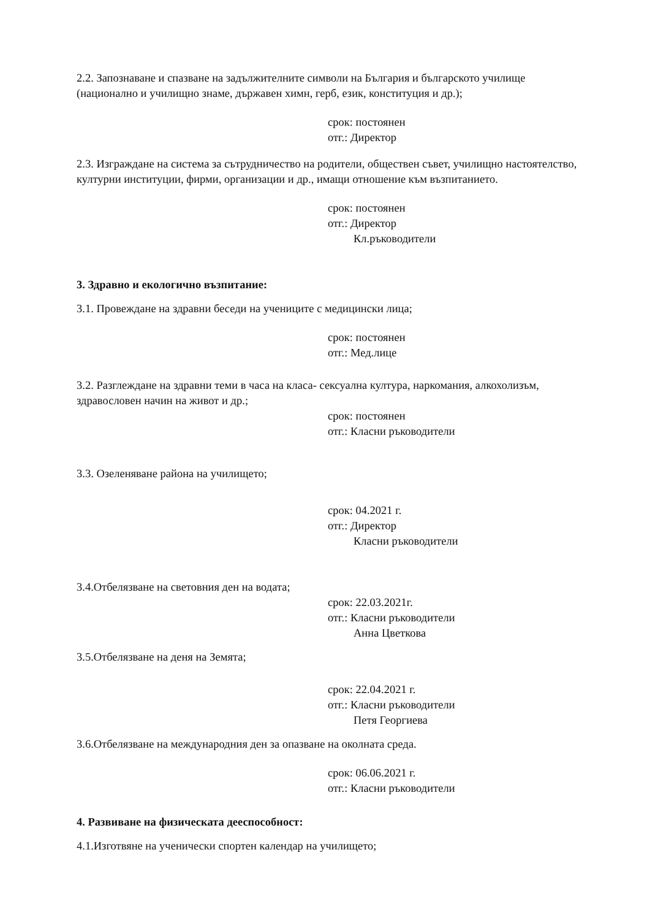2.2. Запознаване и спазване на задължителните символи на България и българското училище (национално и училищно знаме, държавен химн, герб, език, конституция и др.);
срок: постоянен
отг.: Директор
2.3. Изграждане на система за сътрудничество на родители, обществен съвет, училищно настоятелство, културни институции, фирми, организации и др., имащи отношение към възпитанието.
срок: постоянен
отг.: Директор
Кл.ръководители
3. Здравно и екологично възпитание:
3.1. Провеждане на здравни беседи на учениците с медицински лица;
срок: постоянен
отг.: Мед.лице
3.2. Разглеждане на здравни теми в часа на класа- сексуална култура, наркомания, алкохолизъм, здравословен начин на живот и др.;
срок: постоянен
отг.: Класни ръководители
3.3. Озеленяване района на училището;
срок: 04.2021 г.
отг.: Директор
Класни ръководители
3.4.Отбелязване на световния ден на водата;
срок: 22.03.2021г.
отг.: Класни ръководители
Анна Цветкова
3.5.Отбелязване на деня на Земята;
срок: 22.04.2021 г.
отг.: Класни ръководители
Петя Георгиева
3.6.Отбелязване на международния ден за опазване на околната среда.
срок: 06.06.2021 г.
отг.: Класни ръководители
4. Развиване на физическата дееспособност:
4.1.Изготвяне на ученически спортен календар на училището;